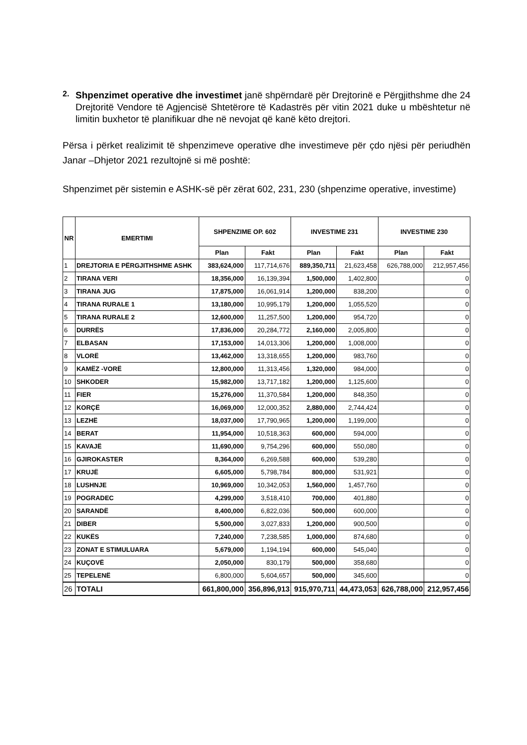2.
Shpenzimet operative dhe investimet janë shpërndarë për Drejtorinë e Përgjithshme dhe 24 Drejtoritë Vendore të Agjencisë Shtetërore të Kadastrës për vitin 2021 duke u mbështetur në limitin buxhetor të planifikuar dhe në nevojat që kanë këto drejtori.
Përsa i përket realizimit të shpenzimeve operative dhe investimeve për çdo njësi për periudhën Janar –Dhjetor 2021 rezultojnë si më poshtë:
Shpenzimet për sistemin e ASHK-së për zërat 602, 231, 230 (shpenzime operative, investime)
| NR | EMERTIMI | SHPENZIME OP. 602 | | INVESTIME 231 | | INVESTIME 230 | |
| --- | --- | --- | --- | --- | --- | --- | --- |
| | | Plan | Fakt | Plan | Fakt | Plan | Fakt |
| 1 | DREJTORIA E PËRGJITHSHME ASHK | 383,624,000 | 117,714,676 | 889,350,711 | 21,623,458 | 626,788,000 | 212,957,456 |
| 2 | TIRANA VERI | 18,356,000 | 16,139,394 | 1,500,000 | 1,402,800 | | 0 |
| 3 | TIRANA JUG | 17,875,000 | 16,061,914 | 1,200,000 | 838,200 | | 0 |
| 4 | TIRANA RURALE 1 | 13,180,000 | 10,995,179 | 1,200,000 | 1,055,520 | | 0 |
| 5 | TIRANA RURALE 2 | 12,600,000 | 11,257,500 | 1,200,000 | 954,720 | | 0 |
| 6 | DURRËS | 17,836,000 | 20,284,772 | 2,160,000 | 2,005,800 | | 0 |
| 7 | ELBASAN | 17,153,000 | 14,013,306 | 1,200,000 | 1,008,000 | | 0 |
| 8 | VLORË | 13,462,000 | 13,318,655 | 1,200,000 | 983,760 | | 0 |
| 9 | KAMËZ -VORË | 12,800,000 | 11,313,456 | 1,320,000 | 984,000 | | 0 |
| 10 | SHKODER | 15,982,000 | 13,717,182 | 1,200,000 | 1,125,600 | | 0 |
| 11 | FIER | 15,276,000 | 11,370,584 | 1,200,000 | 848,350 | | 0 |
| 12 | KORÇË | 16,069,000 | 12,000,352 | 2,880,000 | 2,744,424 | | 0 |
| 13 | LEZHË | 18,037,000 | 17,790,965 | 1,200,000 | 1,199,000 | | 0 |
| 14 | BERAT | 11,954,000 | 10,518,363 | 600,000 | 594,000 | | 0 |
| 15 | KAVAJË | 11,690,000 | 9,754,296 | 600,000 | 550,080 | | 0 |
| 16 | GJIROKASTER | 8,364,000 | 6,269,588 | 600,000 | 539,280 | | 0 |
| 17 | KRUJË | 6,605,000 | 5,798,784 | 800,000 | 531,921 | | 0 |
| 18 | LUSHNJE | 10,969,000 | 10,342,053 | 1,560,000 | 1,457,760 | | 0 |
| 19 | POGRADEC | 4,299,000 | 3,518,410 | 700,000 | 401,880 | | 0 |
| 20 | SARANDË | 8,400,000 | 6,822,036 | 500,000 | 600,000 | | 0 |
| 21 | DIBER | 5,500,000 | 3,027,833 | 1,200,000 | 900,500 | | 0 |
| 22 | KUKËS | 7,240,000 | 7,238,585 | 1,000,000 | 874,680 | | 0 |
| 23 | ZONAT E STIMULUARA | 5,679,000 | 1,194,194 | 600,000 | 545,040 | | 0 |
| 24 | KUÇOVË | 2,050,000 | 830,179 | 500,000 | 358,680 | | 0 |
| 25 | TEPELENË | 6,800,000 | 5,604,657 | 500,000 | 345,600 | | 0 |
| 26 | TOTALI | 661,800,000 | 356,896,913 | 915,970,711 | 44,473,053 | 626,788,000 | 212,957,456 |